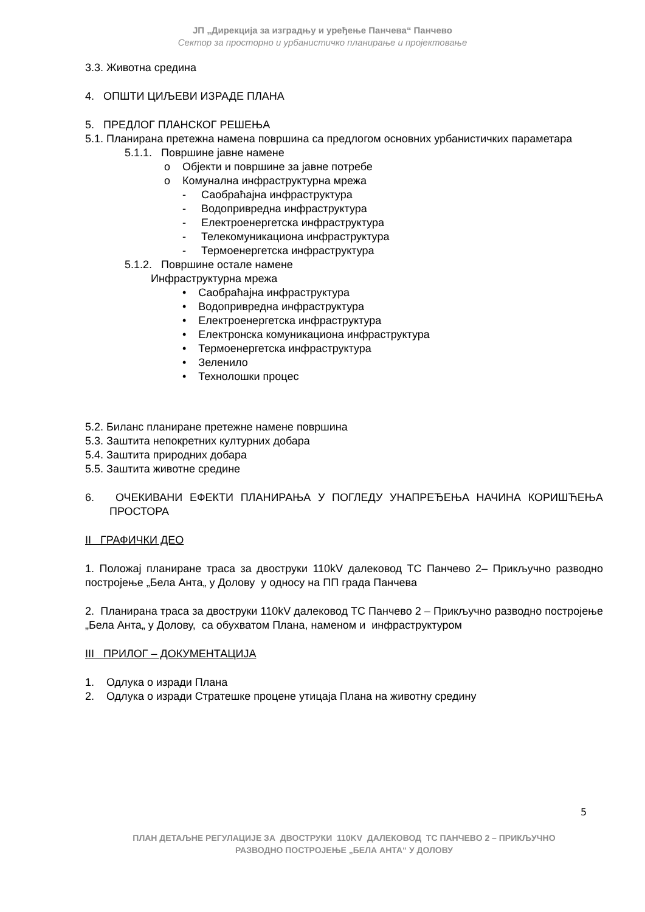ЈП „Дирекција за изградњу и уређење Панчева“ Панчево
Сектор за просторно и урбанистичко планирање и пројектовање
3.3. Животна средина
4. ОПШТИ ЦИЉЕВИ ИЗРАДЕ ПЛАНА
5. ПРЕДЛОГ ПЛАНСКОГ РЕШЕЊА
5.1. Планирана претежна намена површина са предлогом основних урбанистичких параметара
5.1.1. Површине јавне намене
o Објекти и површине за јавне потребе
o Комунална инфраструктурна мрежа
- Саобраћајна инфраструктура
- Водопривредна инфраструктура
- Електроенергетска инфраструктура
- Телекомуникациона инфраструктура
- Термоенергетска инфраструктура
5.1.2. Површине остале намене
Инфраструктурна мрежа
• Саобраћајна инфраструктура
• Водопривредна инфраструктура
• Електроенергетска инфраструктура
• Електронска комуникациона инфраструктура
• Термоенергетска инфраструктура
• Зеленило
• Технолошки процес
5.2. Биланс планиране претежне намене површина
5.3. Заштита непокретних културних добара
5.4. Заштита природних добара
5.5. Заштита животне средине
6. ОЧЕКИВАНИ ЕФЕКТИ ПЛАНИРАЊА У ПОГЛЕДУ УНАПРЕЂЕЊА НАЧИНА КОРИШЋЕЊА ПРОСТОРА
II ГРАФИЧКИ ДЕО
1. Положај планиране траса за двоструки 110kV далековод ТС Панчево 2– Прикључно разводно постројење „Бела Анта„ у Долову у односу на ПП града Панчева
2. Планирана траса за двоструки 110kV далековод ТС Панчево 2 – Прикључно разводно постројење „Бела Анта„ у Долову, са обухватом Плана, наменом и инфраструктуром
III ПРИЛОГ – ДОКУМЕНТАЦИЈА
1. Одлука о изради Плана
2. Одлука о изради Стратешке процене утицаја Плана на животну средину
5
ПЛАН ДЕТАЉНЕ РЕГУЛАЦИЈЕ ЗА ДВОСТРУКИ 110KV ДАЛЕКОВОД ТС ПАНЧЕВО 2 – ПРИКЉУЧНО
РАЗВОДНО ПОСТРОЈЕЊЕ „БЕЛА АНТА“ У ДОЛОВУ